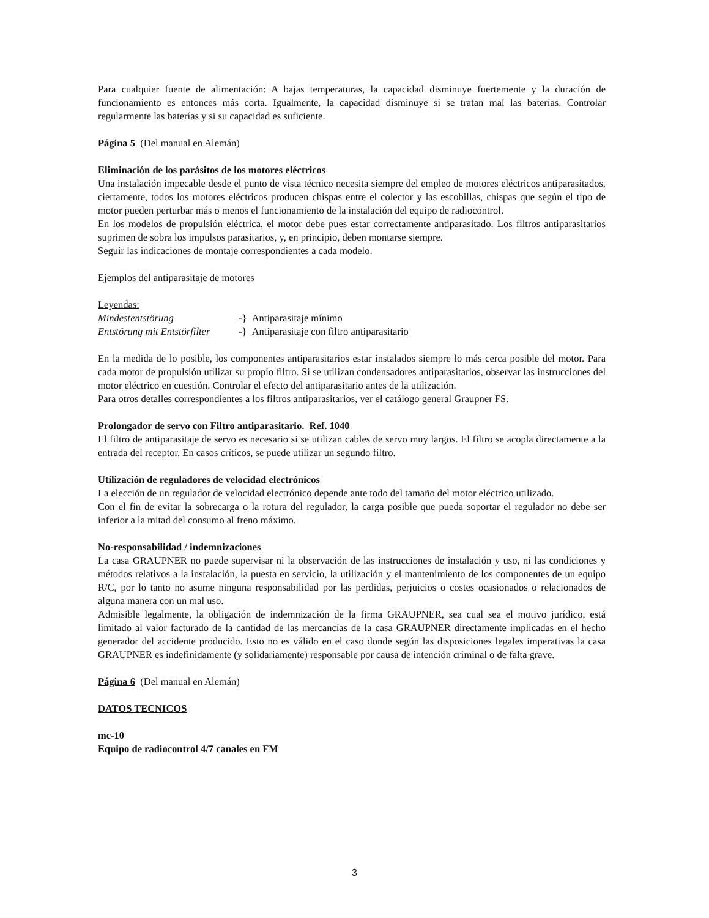Para cualquier fuente de alimentación: A bajas temperaturas, la capacidad disminuye fuertemente y la duración de funcionamiento es entonces más corta. Igualmente, la capacidad disminuye si se tratan mal las baterías. Controlar regularmente las baterías y si su capacidad es suficiente.
Página 5 (Del manual en Alemán)
Eliminación de los parásitos de los motores eléctricos
Una instalación impecable desde el punto de vista técnico necesita siempre del empleo de motores eléctricos antiparasitados, ciertamente, todos los motores eléctricos producen chispas entre el colector y las escobillas, chispas que según el tipo de motor pueden perturbar más o menos el funcionamiento de la instalación del equipo de radiocontrol.
En los modelos de propulsión eléctrica, el motor debe pues estar correctamente antiparasitado. Los filtros antiparasitarios suprimen de sobra los impulsos parasitarios, y, en principio, deben montarse siempre.
Seguir las indicaciones de montaje correspondientes a cada modelo.
Ejemplos del antiparasitaje de motores
Leyendas:
Mindestentstörung -} Antiparasitaje mínimo
Entstörung mit Entstörfilter -} Antiparasitaje con filtro antiparasitario
En la medida de lo posible, los componentes antiparasitarios estar instalados siempre lo más cerca posible del motor. Para cada motor de propulsión utilizar su propio filtro. Si se utilizan condensadores antiparasitarios, observar las instrucciones del motor eléctrico en cuestión. Controlar el efecto del antiparasitario antes de la utilización.
Para otros detalles correspondientes a los filtros antiparasitarios, ver el catálogo general Graupner FS.
Prolongador de servo con Filtro antiparasitario. Ref. 1040
El filtro de antiparasitaje de servo es necesario si se utilizan cables de servo muy largos. El filtro se acopla directamente a la entrada del receptor. En casos críticos, se puede utilizar un segundo filtro.
Utilización de reguladores de velocidad electrónicos
La elección de un regulador de velocidad electrónico depende ante todo del tamaño del motor eléctrico utilizado.
Con el fin de evitar la sobrecarga o la rotura del regulador, la carga posible que pueda soportar el regulador no debe ser inferior a la mitad del consumo al freno máximo.
No-responsabilidad / indemnizaciones
La casa GRAUPNER no puede supervisar ni la observación de las instrucciones de instalación y uso, ni las condiciones y métodos relativos a la instalación, la puesta en servicio, la utilización y el mantenimiento de los componentes de un equipo R/C, por lo tanto no asume ninguna responsabilidad por las perdidas, perjuicios o costes ocasionados o relacionados de alguna manera con un mal uso.
Admisible legalmente, la obligación de indemnización de la firma GRAUPNER, sea cual sea el motivo jurídico, está limitado al valor facturado de la cantidad de las mercancías de la casa GRAUPNER directamente implicadas en el hecho generador del accidente producido. Esto no es válido en el caso donde según las disposiciones legales imperativas la casa GRAUPNER es indefinidamente (y solidariamente) responsable por causa de intención criminal o de falta grave.
Página 6 (Del manual en Alemán)
DATOS TECNICOS
mc-10
Equipo de radiocontrol 4/7 canales en FM
3